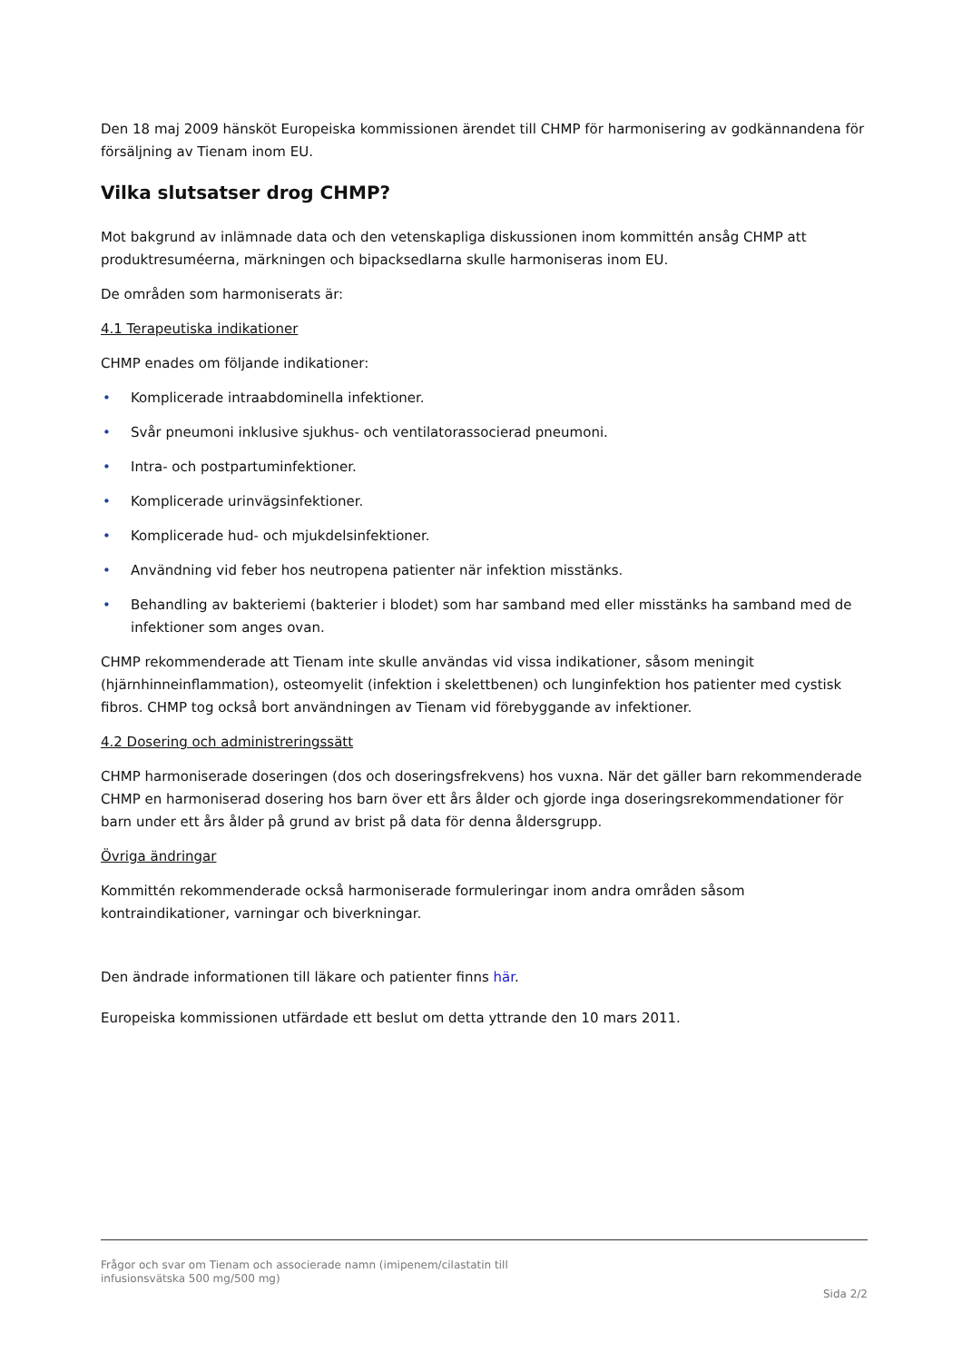Den 18 maj 2009 hänsköt Europeiska kommissionen ärendet till CHMP för harmonisering av godkännandena för försäljning av Tienam inom EU.
Vilka slutsatser drog CHMP?
Mot bakgrund av inlämnade data och den vetenskapliga diskussionen inom kommittén ansåg CHMP att produktresuméerna, märkningen och bipacksedlarna skulle harmoniseras inom EU.
De områden som harmoniserats är:
4.1 Terapeutiska indikationer
CHMP enades om följande indikationer:
• Komplicerade intraabdominella infektioner.
• Svår pneumoni inklusive sjukhus- och ventilatorassocierad pneumoni.
• Intra- och postpartuminfektioner.
• Komplicerade urinvägsinfektioner.
• Komplicerade hud- och mjukdelsinfektioner.
• Användning vid feber hos neutropena patienter när infektion misstänks.
• Behandling av bakteriemi (bakterier i blodet) som har samband med eller misstänks ha samband med de infektioner som anges ovan.
CHMP rekommenderade att Tienam inte skulle användas vid vissa indikationer, såsom meningit (hjärnhinneinflammation), osteomyelit (infektion i skelettbenen) och lunginfektion hos patienter med cystisk fibros. CHMP tog också bort användningen av Tienam vid förebyggande av infektioner.
4.2 Dosering och administreringssätt
CHMP harmoniserade doseringen (dos och doseringsfrekvens) hos vuxna. När det gäller barn rekommenderade CHMP en harmoniserad dosering hos barn över ett års ålder och gjorde inga doseringsrekommendationer för barn under ett års ålder på grund av brist på data för denna åldersgrupp.
Övriga ändringar
Kommittén rekommenderade också harmoniserade formuleringar inom andra områden såsom kontraindikationer, varningar och biverkningar.
Den ändrade informationen till läkare och patienter finns här.
Europeiska kommissionen utfärdade ett beslut om detta yttrande den 10 mars 2011.
Frågor och svar om Tienam och associerade namn (imipenem/cilastatin till
infusionsvätska 500 mg/500 mg)
Sida 2/2